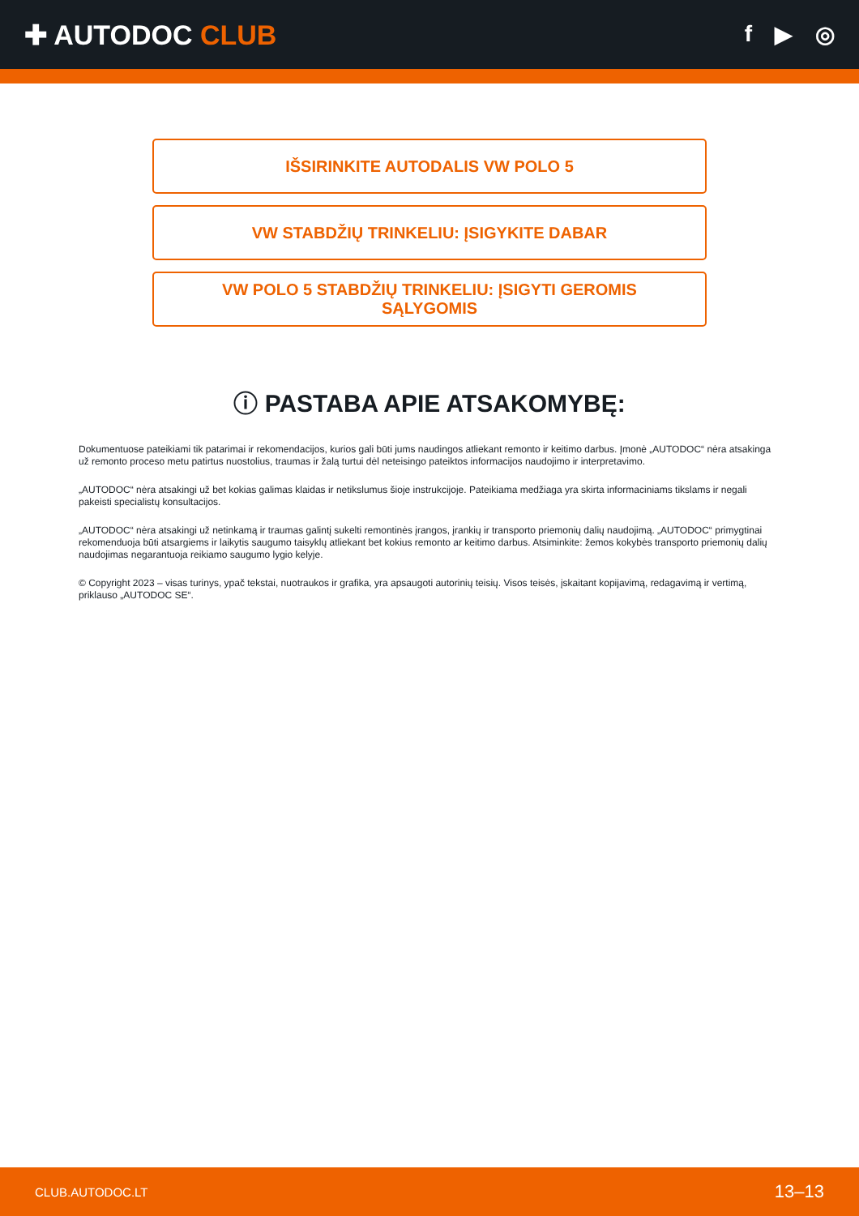✚ AUTODOC CLUB
f ▶ ◎
IŠSIRINKITE AUTODALIS VW POLO 5
VW STABDŽIŲ TRINKELIU: ĮSIGYKITE DABAR
VW POLO 5 STABDŽIŲ TRINKELIU: ĮSIGYTI GEROMIS SĄLYGOMIS
ⓘ PASTABA APIE ATSAKOMYBĘ:
Dokumentuose pateikiami tik patarimai ir rekomendacijos, kurios gali būti jums naudingos atliekant remonto ir keitimo darbus. Įmonė „AUTODOC“ nėra atsakinga už remonto proceso metu patirtus nuostolius, traumas ir žalą turtui dėl neteisingo pateiktos informacijos naudojimo ir interpretavimo.
„AUTODOC“ nėra atsakingi už bet kokias galimas klaidas ir netikslumus šioje instrukcijoje. Pateikiama medžiaga yra skirta informaciniams tikslams ir negali pakeisti specialistų konsultacijos.
„AUTODOC“ nėra atsakingi už netinkamą ir traumas galintį sukelti remontinės įrangos, įrankių ir transporto priemonių dalių naudojimą. „AUTODOC“ primygtinai rekomenduoja būti atsargiems ir laikytis saugumo taisyklų atliekant bet kokius remonto ar keitimo darbus. Atsiminkite: žemos kokybės transporto priemonių dalių naudojimas negarantuoja reikiamo saugumo lygio kelyje.
© Copyright 2023 – visas turinys, ypač tekstai, nuotraukos ir grafika, yra apsaugoti autorinių teisių. Visos teisės, įskaitant kopijavimą, redagavimą ir vertimą, priklauso „AUTODOC SE“.
CLUB.AUTODOC.LT 13–13